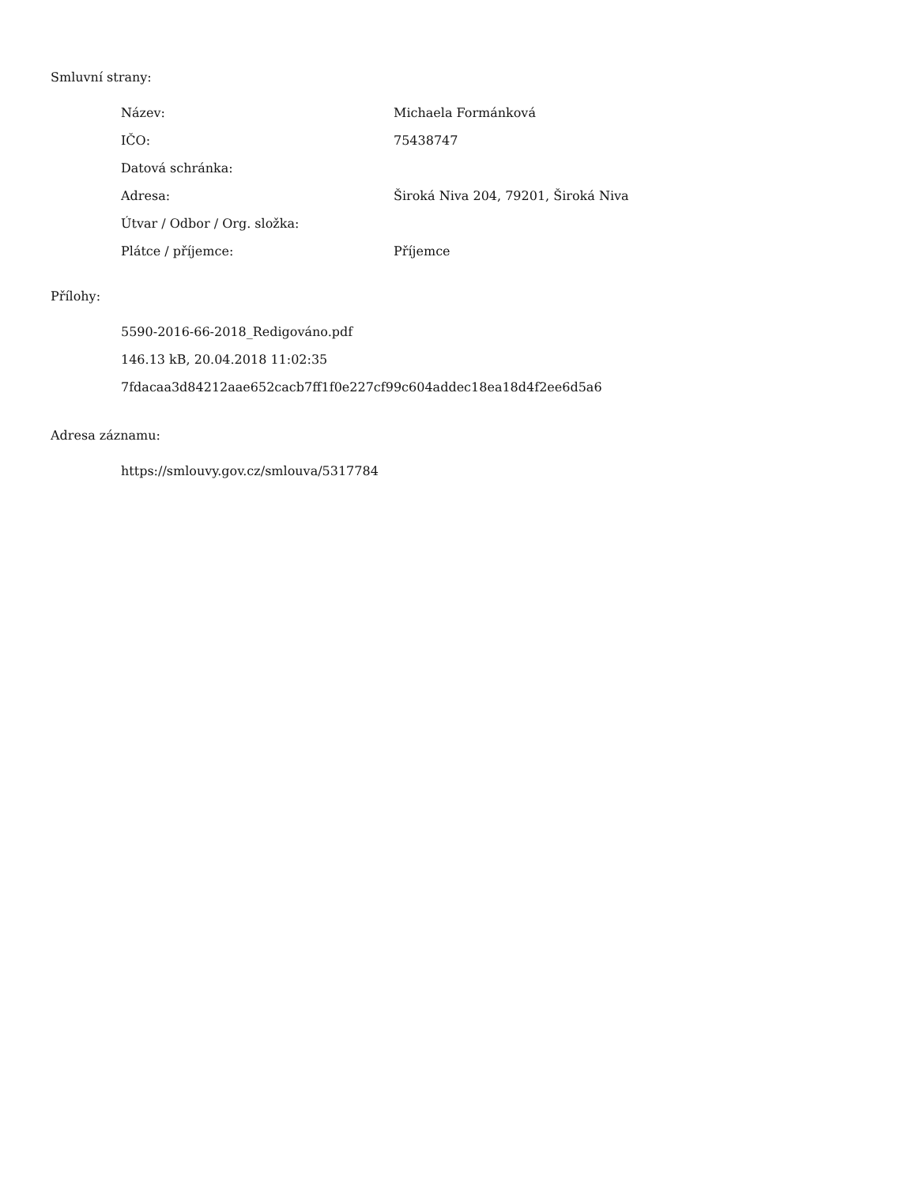Smluvní strany:
| Název: | Michaela Formánková |
| IČO: | 75438747 |
| Datová schránka: | |
| Adresa: | Široká Niva 204, 79201, Široká Niva |
| Útvar / Odbor / Org. složka: | |
| Plátce / příjemce: | Příjemce |
Přílohy:
5590-2016-66-2018_Redigováno.pdf
146.13 kB, 20.04.2018 11:02:35
7fdacaa3d84212aae652cacb7ff1f0e227cf99c604addec18ea18d4f2ee6d5a6
Adresa záznamu:
https://smlouvy.gov.cz/smlouva/5317784